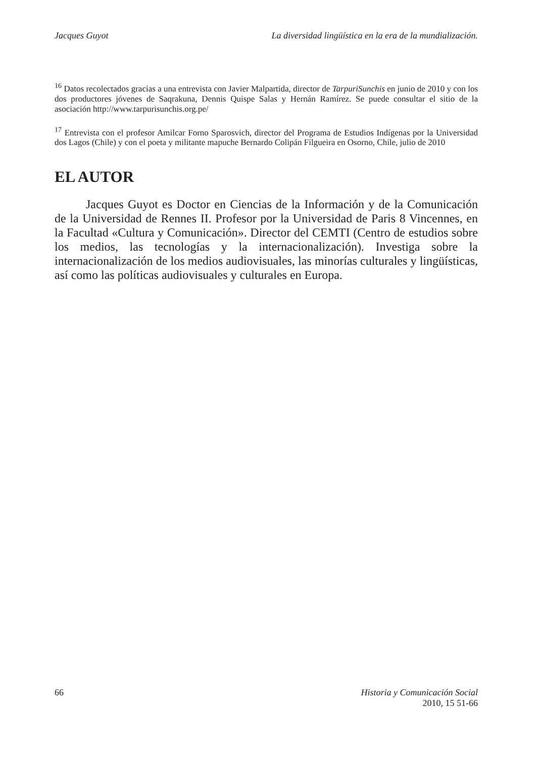Jacques Guyot La diversidad lingüística en la era de la mundialización.
<sup>16</sup> Datos recolectados gracias a una entrevista con Javier Malpartida, director de TarpuriSunchis en junio de 2010 y con los dos productores jóvenes de Saqrakuna, Dennis Quispe Salas y Hernán Ramírez. Se puede consultar el sitio de la asociación http://www.tarpurisunchis.org.pe/
<sup>17</sup> Entrevista con el profesor Amilcar Forno Sparosvich, director del Programa de Estudios Indígenas por la Universidad dos Lagos (Chile) y con el poeta y militante mapuche Bernardo Colipán Filgueira en Osorno, Chile, julio de 2010
EL AUTOR
Jacques Guyot es Doctor en Ciencias de la Información y de la Comunicación de la Universidad de Rennes II. Profesor por la Universidad de Paris 8 Vincennes, en la Facultad «Cultura y Comunicación». Director del CEMTI (Centro de estudios sobre los medios, las tecnologías y la internacionalización). Investiga sobre la internacionalización de los medios audiovisuales, las minorías culturales y lingüísticas, así como las políticas audiovisuales y culturales en Europa.
66 Historia y Comunicación Social
2010, 15 51-66